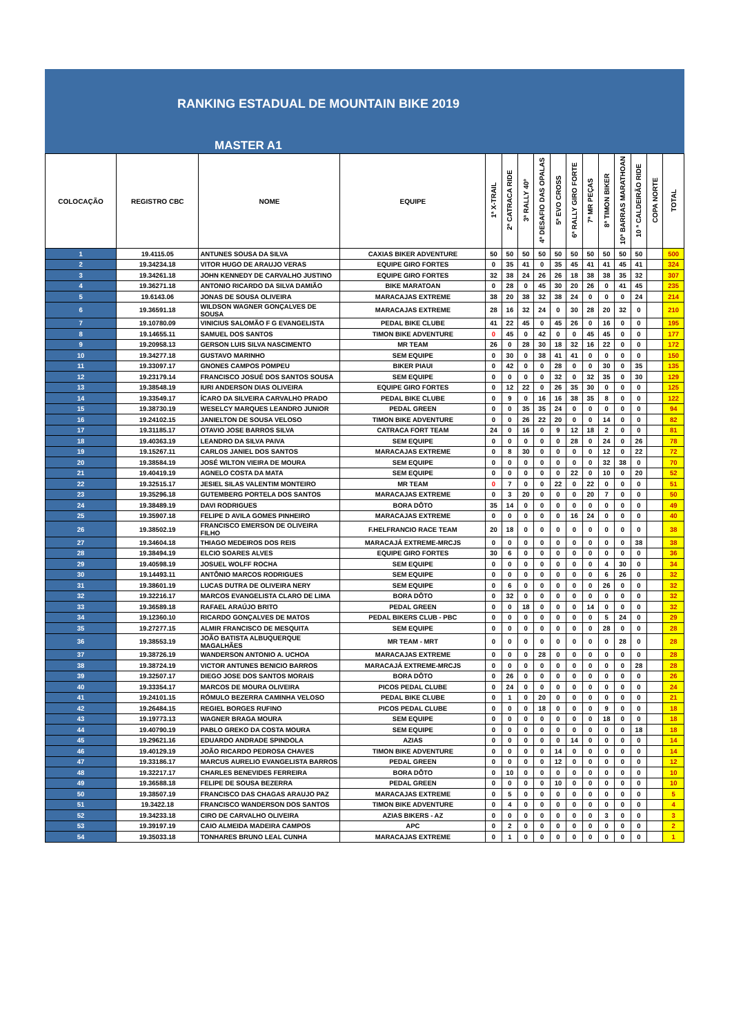RANKING ESTADUAL DE MOUNTAIN BIKE 2019
MASTER A1
| COLOCAÇÃO | REGISTRO CBC | NOME | EQUIPE | 1ª X-TRAIL | 2ª CATRACA RIDE | 3ª RALLY 40º | 4ª DESAFIO DAS OPALAS | 5ª EVO CROSS | 6ª RALLY GIRO FORTE | 7ª MR PEÇAS | 8ª TIMON BIKER | 10ª BARRAS MARATHOAN | 10 ª CALDEIRÃO RIDE | COPA NORTE | TOTAL |
| --- | --- | --- | --- | --- | --- | --- | --- | --- | --- | --- | --- | --- | --- | --- | --- |
| 1 | 19.4115.05 | ANTUNES SOUSA DA SILVA | CAXIAS BIKER ADVENTURE | 50 | 50 | 50 | 50 | 50 | 50 | 50 | 50 | 50 | 50 | | 500 |
| 2 | 19.34234.18 | VITOR HUGO DE ARAUJO VERAS | EQUIPE GIRO FORTES | 0 | 35 | 41 | 0 | 35 | 45 | 41 | 41 | 45 | 41 | | 324 |
| 3 | 19.34261.18 | JOHN KENNEDY DE CARVALHO JUSTINO | EQUIPE GIRO FORTES | 32 | 38 | 24 | 26 | 26 | 18 | 38 | 38 | 35 | 32 | | 307 |
| 4 | 19.36271.18 | ANTONIO RICARDO DA SILVA DAMIÃO | BIKE MARATOAN | 0 | 28 | 0 | 45 | 30 | 20 | 26 | 0 | 41 | 45 | | 235 |
| 5 | 19.6143.06 | JONAS DE SOUSA OLIVEIRA | MARACAJAS EXTREME | 38 | 20 | 38 | 32 | 38 | 24 | 0 | 0 | 0 | 24 | | 214 |
| 6 | 19.36591.18 | WILDSON WAGNER GONÇALVES DE SOUSA | MARACAJAS EXTREME | 28 | 16 | 32 | 24 | 0 | 30 | 28 | 20 | 32 | 0 | | 210 |
| 7 | 19.10780.09 | VINICIUS SALOMÃO F G EVANGELISTA | PEDAL BIKE CLUBE | 41 | 22 | 45 | 0 | 45 | 26 | 0 | 16 | 0 | 0 | | 195 |
| 8 | 19.14655.11 | SAMUEL DOS SANTOS | TIMON BIKE ADVENTURE | 0 | 45 | 0 | 42 | 0 | 0 | 45 | 45 | 0 | 0 | | 177 |
| 9 | 19.20958.13 | GERSON LUIS SILVA NASCIMENTO | MR TEAM | 26 | 0 | 28 | 30 | 18 | 32 | 16 | 22 | 0 | 0 | | 172 |
| 10 | 19.34277.18 | GUSTAVO MARINHO | SEM EQUIPE | 0 | 30 | 0 | 38 | 41 | 41 | 0 | 0 | 0 | 0 | | 150 |
| 11 | 19.33097.17 | GNONES CAMPOS POMPEU | BIKER PIAUI | 0 | 42 | 0 | 0 | 28 | 0 | 0 | 30 | 0 | 35 | | 135 |
| 12 | 19.23179.14 | FRANCISCO JOSUÉ DOS SANTOS SOUSA | SEM EQUIPE | 0 | 0 | 0 | 0 | 32 | 0 | 32 | 35 | 0 | 30 | | 129 |
| 13 | 19.38548.19 | IURI ANDERSON DIAS OLIVEIRA | EQUIPE GIRO FORTES | 0 | 12 | 22 | 0 | 26 | 35 | 30 | 0 | 0 | 0 | | 125 |
| 14 | 19.33549.17 | ÍCARO DA SILVEIRA CARVALHO PRADO | PEDAL BIKE CLUBE | 0 | 9 | 0 | 16 | 16 | 38 | 35 | 8 | 0 | 0 | | 122 |
| 15 | 19.38730.19 | WESELCY MARQUES LEANDRO JUNIOR | PEDAL GREEN | 0 | 0 | 35 | 35 | 24 | 0 | 0 | 0 | 0 | 0 | | 94 |
| 16 | 19.24102.15 | JANIELTON DE SOUSA VELOSO | TIMON BIKE ADVENTURE | 0 | 0 | 26 | 22 | 20 | 0 | 0 | 14 | 0 | 0 | | 82 |
| 17 | 19.31185.17 | OTAVIO JOSE BARROS SILVA | CATRACA FORT TEAM | 24 | 0 | 16 | 0 | 9 | 12 | 18 | 2 | 0 | 0 | | 81 |
| 18 | 19.40363.19 | LEANDRO DA SILVA PAIVA | SEM EQUIPE | 0 | 0 | 0 | 0 | 0 | 28 | 0 | 24 | 0 | 26 | | 78 |
| 19 | 19.15267.11 | CARLOS JANIEL DOS SANTOS | MARACAJAS EXTREME | 0 | 8 | 30 | 0 | 0 | 0 | 0 | 12 | 0 | 22 | | 72 |
| 20 | 19.38584.19 | JOSÉ WILTON VIEIRA DE MOURA | SEM EQUIPE | 0 | 0 | 0 | 0 | 0 | 0 | 0 | 32 | 38 | 0 | | 70 |
| 21 | 19.40419.19 | AGNELO COSTA DA MATA | SEM EQUIPE | 0 | 0 | 0 | 0 | 0 | 22 | 0 | 10 | 0 | 20 | | 52 |
| 22 | 19.32515.17 | JESIEL SILAS VALENTIM MONTEIRO | MR TEAM | 0 | 7 | 0 | 0 | 22 | 0 | 22 | 0 | 0 | 0 | | 51 |
| 23 | 19.35296.18 | GUTEMBERG PORTELA DOS SANTOS | MARACAJAS EXTREME | 0 | 3 | 20 | 0 | 0 | 0 | 20 | 7 | 0 | 0 | | 50 |
| 24 | 19.38489.19 | DAVI RODRIGUES | BORA DÔTO | 35 | 14 | 0 | 0 | 0 | 0 | 0 | 0 | 0 | 0 | | 49 |
| 25 | 19.35907.18 | FELIPE D AVILA GOMES PINHEIRO | MARACAJAS EXTREME | 0 | 0 | 0 | 0 | 0 | 16 | 24 | 0 | 0 | 0 | | 40 |
| 26 | 19.38502.19 | FRANCISCO EMERSON DE OLIVEIRA FILHO | F.HELFRANCIO RACE TEAM | 20 | 18 | 0 | 0 | 0 | 0 | 0 | 0 | 0 | 0 | | 38 |
| 27 | 19.34604.18 | THIAGO MEDEIROS DOS REIS | MARACAJÁ EXTREME-MRCJS | 0 | 0 | 0 | 0 | 0 | 0 | 0 | 0 | 0 | 38 | | 38 |
| 28 | 19.38494.19 | ELCIO SOARES ALVES | EQUIPE GIRO FORTES | 30 | 6 | 0 | 0 | 0 | 0 | 0 | 0 | 0 | 0 | | 36 |
| 29 | 19.40598.19 | JOSUEL WOLFF ROCHA | SEM EQUIPE | 0 | 0 | 0 | 0 | 0 | 0 | 0 | 4 | 30 | 0 | | 34 |
| 30 | 19.14493.11 | ANTÔNIO MARCOS RODRIGUES | SEM EQUIPE | 0 | 0 | 0 | 0 | 0 | 0 | 0 | 6 | 26 | 0 | | 32 |
| 31 | 19.38601.19 | LUCAS DUTRA DE OLIVEIRA NERY | SEM EQUIPE | 0 | 6 | 0 | 0 | 0 | 0 | 0 | 26 | 0 | 0 | | 32 |
| 32 | 19.32216.17 | MARCOS EVANGELISTA CLARO DE LIMA | BORA DÔTO | 0 | 32 | 0 | 0 | 0 | 0 | 0 | 0 | 0 | 0 | | 32 |
| 33 | 19.36589.18 | RAFAEL ARAÚJO BRITO | PEDAL GREEN | 0 | 0 | 18 | 0 | 0 | 0 | 14 | 0 | 0 | 0 | | 32 |
| 34 | 19.12360.10 | RICARDO GONÇALVES DE MATOS | PEDAL BIKERS CLUB - PBC | 0 | 0 | 0 | 0 | 0 | 0 | 0 | 5 | 24 | 0 | | 29 |
| 35 | 19.27277.15 | ALMIR FRANCISCO DE MESQUITA | SEM EQUIPE | 0 | 0 | 0 | 0 | 0 | 0 | 0 | 28 | 0 | 0 | | 28 |
| 36 | 19.38553.19 | JOÃO BATISTA ALBUQUERQUE MAGALHÃES | MR TEAM - MRT | 0 | 0 | 0 | 0 | 0 | 0 | 0 | 0 | 28 | 0 | | 28 |
| 37 | 19.38726.19 | WANDERSON ANTONIO A. UCHOA | MARACAJAS EXTREME | 0 | 0 | 0 | 28 | 0 | 0 | 0 | 0 | 0 | 0 | | 28 |
| 38 | 19.38724.19 | VICTOR ANTUNES BENICIO BARROS | MARACAJÁ EXTREME-MRCJS | 0 | 0 | 0 | 0 | 0 | 0 | 0 | 0 | 0 | 28 | | 28 |
| 39 | 19.32507.17 | DIEGO JOSE DOS SANTOS MORAIS | BORA DÔTO | 0 | 26 | 0 | 0 | 0 | 0 | 0 | 0 | 0 | 0 | | 26 |
| 40 | 19.33354.17 | MARCOS DE MOURA OLIVEIRA | PICOS PEDAL CLUBE | 0 | 24 | 0 | 0 | 0 | 0 | 0 | 0 | 0 | 0 | | 24 |
| 41 | 19.24101.15 | RÓMULO BEZERRA CAMINHA VELOSO | PEDAL BIKE CLUBE | 0 | 1 | 0 | 20 | 0 | 0 | 0 | 0 | 0 | 0 | | 21 |
| 42 | 19.26484.15 | REGIEL BORGES RUFINO | PICOS PEDAL CLUBE | 0 | 0 | 0 | 18 | 0 | 0 | 0 | 9 | 0 | 0 | | 18 |
| 43 | 19.19773.13 | WAGNER BRAGA MOURA | SEM EQUIPE | 0 | 0 | 0 | 0 | 0 | 0 | 0 | 18 | 0 | 0 | | 18 |
| 44 | 19.40790.19 | PABLO GREKO DA COSTA MOURA | SEM EQUIPE | 0 | 0 | 0 | 0 | 0 | 0 | 0 | 0 | 0 | 18 | | 18 |
| 45 | 19.29621.16 | EDUARDO ANDRADE SPINDOLA | AZIAS | 0 | 0 | 0 | 0 | 0 | 14 | 0 | 0 | 0 | 0 | | 14 |
| 46 | 19.40129.19 | JOÃO RICARDO PEDROSA CHAVES | TIMON BIKE ADVENTURE | 0 | 0 | 0 | 0 | 14 | 0 | 0 | 0 | 0 | 0 | | 14 |
| 47 | 19.33186.17 | MARCUS AURELIO EVANGELISTA BARROS | PEDAL GREEN | 0 | 0 | 0 | 0 | 12 | 0 | 0 | 0 | 0 | 0 | | 12 |
| 48 | 19.32217.17 | CHARLES BENEVIDES FERREIRA | BORA DÔTO | 0 | 10 | 0 | 0 | 0 | 0 | 0 | 0 | 0 | 0 | | 10 |
| 49 | 19.36588.18 | FELIPE DE SOUSA BEZERRA | PEDAL GREEN | 0 | 0 | 0 | 0 | 10 | 0 | 0 | 0 | 0 | 0 | | 10 |
| 50 | 19.38507.19 | FRANCISCO DAS CHAGAS ARAUJO PAZ | MARACAJAS EXTREME | 0 | 5 | 0 | 0 | 0 | 0 | 0 | 0 | 0 | 0 | | 5 |
| 51 | 19.3422.18 | FRANCISCO WANDERSON DOS SANTOS | TIMON BIKE ADVENTURE | 0 | 4 | 0 | 0 | 0 | 0 | 0 | 0 | 0 | 0 | | 4 |
| 52 | 19.34233.18 | CIRO DE CARVALHO OLIVEIRA | AZIAS BIKERS - AZ | 0 | 0 | 0 | 0 | 0 | 0 | 0 | 3 | 0 | 0 | | 3 |
| 53 | 19.39197.19 | CAIO ALMEIDA MADEIRA CAMPOS | APC | 0 | 2 | 0 | 0 | 0 | 0 | 0 | 0 | 0 | 0 | | 2 |
| 54 | 19.35033.18 | TONHARES BRUNO LEAL CUNHA | MARACAJAS EXTREME | 0 | 1 | 0 | 0 | 0 | 0 | 0 | 0 | 0 | 0 | | 1 |